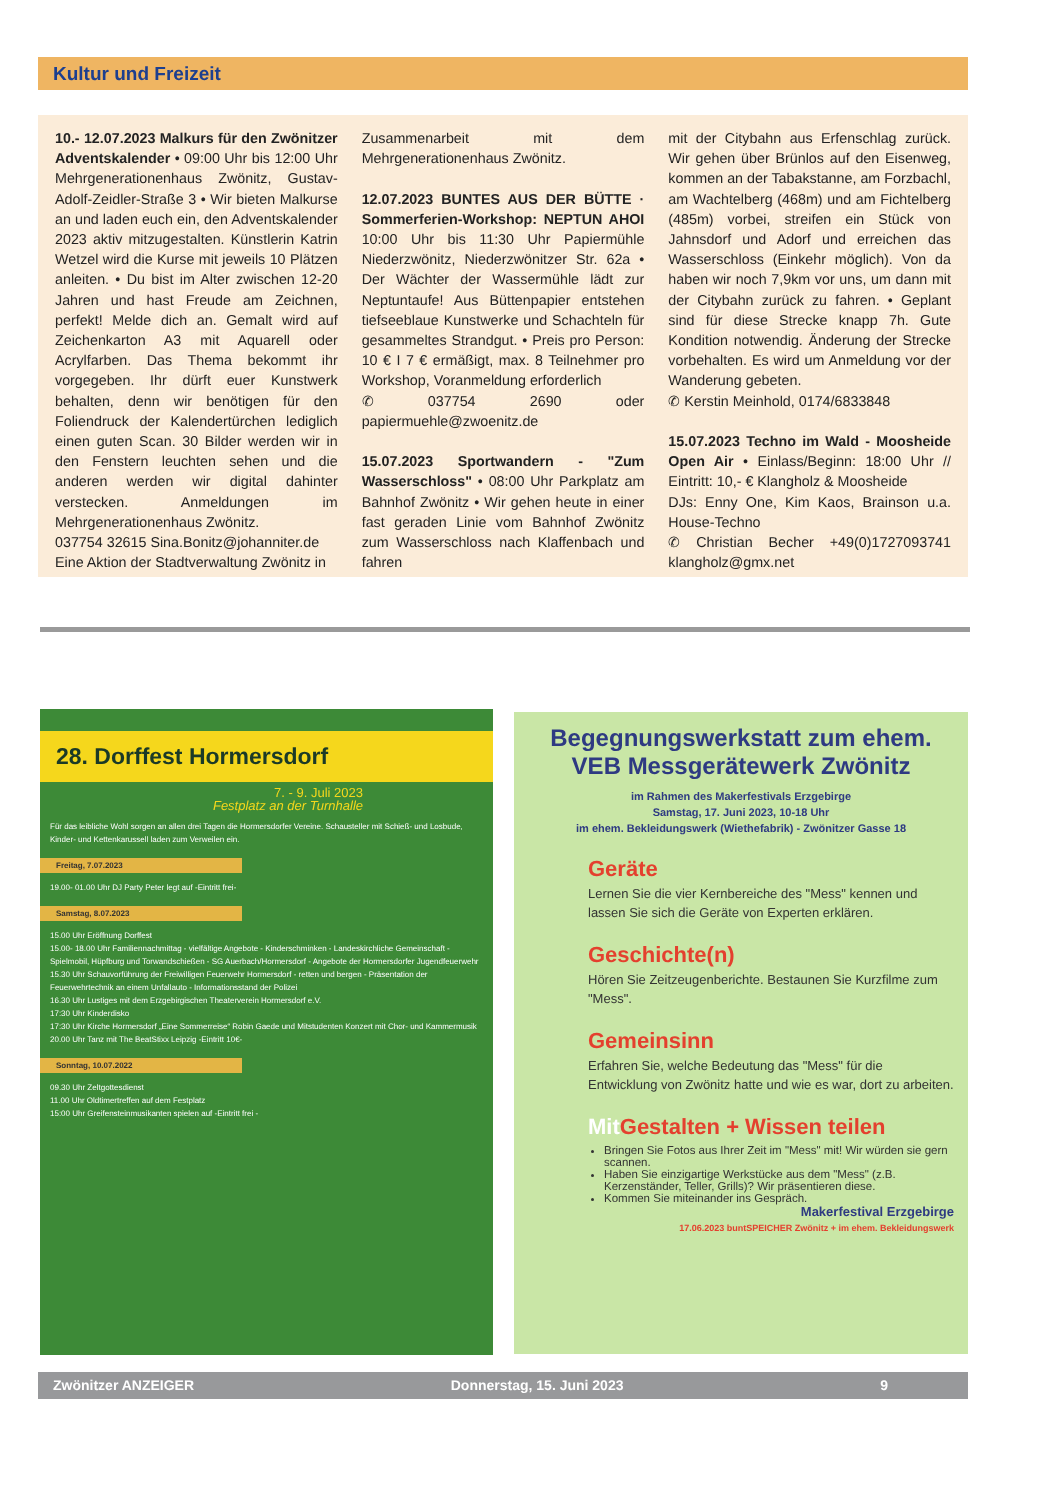Kultur und Freizeit
10.- 12.07.2023 Malkurs für den Zwönitzer Adventskalender • 09:00 Uhr bis 12:00 Uhr Mehrgenerationenhaus Zwönitz, Gustav-Adolf-Zeidler-Straße 3 • Wir bieten Malkurse an und laden euch ein, den Adventskalender 2023 aktiv mitzugestalten. Künstlerin Katrin Wetzel wird die Kurse mit jeweils 10 Plätzen anleiten. • Du bist im Alter zwischen 12-20 Jahren und hast Freude am Zeichnen, perfekt! Melde dich an. Gemalt wird auf Zeichenkarton A3 mit Aquarell oder Acrylfarben. Das Thema bekommt ihr vorgegeben. Ihr dürft euer Kunstwerk behalten, denn wir benötigen für den Foliendruck der Kalendertürchen lediglich einen guten Scan. 30 Bilder werden wir in den Fenstern leuchten sehen und die anderen werden wir digital dahinter verstecken. Anmeldungen im Mehrgenerationenhaus Zwönitz.
037754 32615 Sina.Bonitz@johanniter.de
Eine Aktion der Stadtverwaltung Zwönitz in
Zusammenarbeit mit dem Mehrgenerationenhaus Zwönitz.
12.07.2023 BUNTES AUS DER BÜTTE · Sommerferien-Workshop: NEPTUN AHOI 10:00 Uhr bis 11:30 Uhr Papiermühle Niederzwönitz, Niederzwönitzer Str. 62a • Der Wächter der Wassermühle lädt zur Neptuntaufe! Aus Büttenpapier entstehen tiefseeblaue Kunstwerke und Schachteln für gesammeltes Strandgut. • Preis pro Person: 10 € I 7 € ermäßigt, max. 8 Teilnehmer pro Workshop, Voranmeldung erforderlich
✆ 037754 2690 oder papiermuehle@zwoenitz.de
15.07.2023 Sportwandern - "Zum Wasserschloss" • 08:00 Uhr Parkplatz am Bahnhof Zwönitz • Wir gehen heute in einer fast geraden Linie vom Bahnhof Zwönitz zum Wasserschloss nach Klaffenbach und fahren
mit der Citybahn aus Erfenschlag zurück. Wir gehen über Brünlos auf den Eisenweg, kommen an der Tabakstanne, am Forzbachl, am Wachtelberg (468m) und am Fichtelberg (485m) vorbei, streifen ein Stück von Jahnsdorf und Adorf und erreichen das Wasserschloss (Einkehr möglich). Von da haben wir noch 7,9km vor uns, um dann mit der Citybahn zurück zu fahren. • Geplant sind für diese Strecke knapp 7h. Gute Kondition notwendig. Änderung der Strecke vorbehalten. Es wird um Anmeldung vor der Wanderung gebeten.
✆ Kerstin Meinhold, 0174/6833848
15.07.2023 Techno im Wald - Moosheide Open Air • Einlass/Beginn: 18:00 Uhr // Eintritt: 10,- € Klangholz & Moosheide
DJs: Enny One, Kim Kaos, Brainson u.a. House-Techno
✆ Christian Becher +49(0)1727093741 klangholz@gmx.net
28. Dorffest Hormersdorf
7. - 9. Juli 2023
Festplatz an der Turnhalle
Für das leibliche Wohl sorgen an allen drei Tagen die Hormersdorfer Vereine. Schausteller mit Schieß- und Losbude, Kinder- und Kettenkarussell laden zum Verweilen ein.
Freitag, 7.07.2023
19.00- 01.00 Uhr DJ Party Peter legt auf -Eintritt frei-
Samstag, 8.07.2023
15.00 Uhr Eröffnung Dorffest
15.00- 18.00 Uhr Familiennachmittag - vielfältige Angebote - Kinderschminken - Landeskirchliche Gemeinschaft - Spielmobil, Hüpfburg und Torwandschießen - SG Auerbach/Hormersdorf - Angebote der Hormersdorfer Jugendfeuerwehr
15.30 Uhr Schauvorführung der Freiwilligen Feuerwehr Hormersdorf - retten und bergen - Präsentation der Feuerwehrtechnik an einem Unfallauto - Informationsstand der Polizei
16.30 Uhr Lustiges mit dem Erzgebirgischen Theaterverein Hormersdorf e.V.
17:30 Uhr Kinderdisko
17:30 Uhr Kirche Hormersdorf „Eine Sommerreise“ Robin Gaede und Mitstudenten Konzert mit Chor- und Kammermusik
20.00 Uhr Tanz mit The BeatStixx Leipzig -Eintritt 10€-
Sonntag, 10.07.2022
09.30 Uhr Zeltgottesdienst
11.00 Uhr Oldtimertreffen auf dem Festplatz
15:00 Uhr Greifensteinmusikanten spielen auf -Eintritt frei -
Begegnungswerkstatt zum ehem. VEB Messgerätewerk Zwönitz
im Rahmen des Makerfestivals Erzgebirge
Samstag, 17. Juni 2023, 10-18 Uhr
im ehem. Bekleidungswerk (Wiethefabrik) - Zwönitzer Gasse 18
Geräte
Lernen Sie die vier Kernbereiche des "Mess" kennen und lassen Sie sich die Geräte von Experten erklären.
Geschichte(n)
Hören Sie Zeitzeugenberichte. Bestaunen Sie Kurzfilme zum "Mess".
Gemeinsinn
Erfahren Sie, welche Bedeutung das "Mess" für die Entwicklung von Zwönitz hatte und wie es war, dort zu arbeiten.
Mit Gestalten + Wissen teilen
Bringen Sie Fotos aus Ihrer Zeit im "Mess" mit! Wir würden sie gern scannen.
Haben Sie einzigartige Werkstücke aus dem "Mess" (z.B. Kerzenständer, Teller, Grills)? Wir präsentieren diese.
Kommen Sie miteinander ins Gespräch.
Makerfestival Erzgebirge
17.06.2023 buntSPEICHER Zwönitz + im ehem. Bekleidungswerk
Zwönitzer ANZEIGER Donnerstag, 15. Juni 2023 9